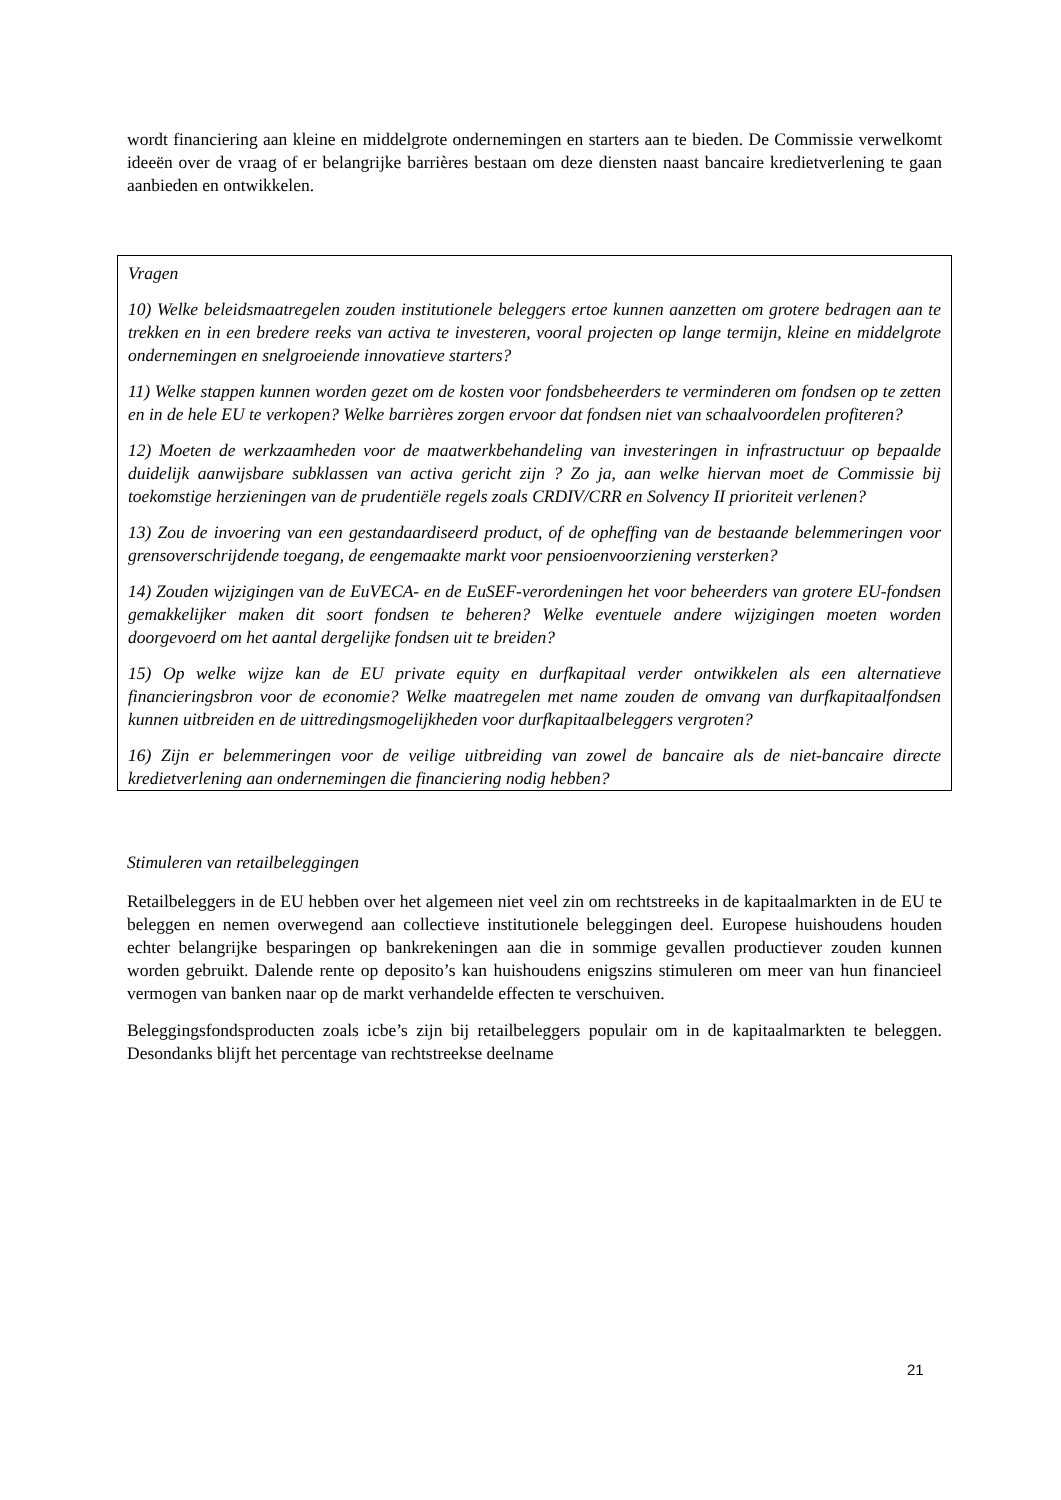wordt financiering aan kleine en middelgrote ondernemingen en starters aan te bieden. De Commissie verwelkomt ideeën over de vraag of er belangrijke barrières bestaan om deze diensten naast bancaire kredietverlening te gaan aanbieden en ontwikkelen.
Vragen
10) Welke beleidsmaatregelen zouden institutionele beleggers ertoe kunnen aanzetten om grotere bedragen aan te trekken en in een bredere reeks van activa te investeren, vooral projecten op lange termijn, kleine en middelgrote ondernemingen en snelgroeiende innovatieve starters?
11) Welke stappen kunnen worden gezet om de kosten voor fondsbeheerders te verminderen om fondsen op te zetten en in de hele EU te verkopen? Welke barrières zorgen ervoor dat fondsen niet van schaalvoordelen profiteren?
12) Moeten de werkzaamheden voor de maatwerkbehandeling van investeringen in infrastructuur op bepaalde duidelijk aanwijsbare subklassen van activa gericht zijn ? Zo ja, aan welke hiervan moet de Commissie bij toekomstige herzieningen van de prudentiële regels zoals CRDIV/CRR en Solvency II prioriteit verlenen?
13) Zou de invoering van een gestandaardiseerd product, of de opheffing van de bestaande belemmeringen voor grensoverschrijdende toegang, de eengemaakte markt voor pensioenvoorziening versterken?
14) Zouden wijzigingen van de EuVECA- en de EuSEF-verordeningen het voor beheerders van grotere EU-fondsen gemakkelijker maken dit soort fondsen te beheren? Welke eventuele andere wijzigingen moeten worden doorgevoerd om het aantal dergelijke fondsen uit te breiden?
15) Op welke wijze kan de EU private equity en durfkapitaal verder ontwikkelen als een alternatieve financieringsbron voor de economie? Welke maatregelen met name zouden de omvang van durfkapitaalfondsen kunnen uitbreiden en de uittredingsmogelijkheden voor durfkapitaalbeleggers vergroten?
16) Zijn er belemmeringen voor de veilige uitbreiding van zowel de bancaire als de niet-bancaire directe kredietverlening aan ondernemingen die financiering nodig hebben?
Stimuleren van retailbeleggingen
Retailbeleggers in de EU hebben over het algemeen niet veel zin om rechtstreeks in de kapitaalmarkten in de EU te beleggen en nemen overwegend aan collectieve institutionele beleggingen deel. Europese huishoudens houden echter belangrijke besparingen op bankrekeningen aan die in sommige gevallen productiever zouden kunnen worden gebruikt. Dalende rente op deposito’s kan huishoudens enigszins stimuleren om meer van hun financieel vermogen van banken naar op de markt verhandelde effecten te verschuiven.
Beleggingsfondsproducten zoals icbe’s zijn bij retailbeleggers populair om in de kapitaalmarkten te beleggen. Desondanks blijft het percentage van rechtstreekse deelname
21